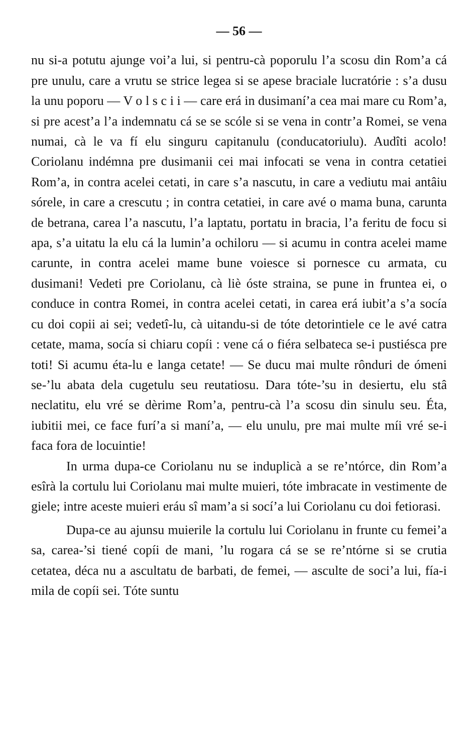— 56 —
nu si-a potutu ajunge voi’a lui, si pentru-cà poporulu l’a scosu din Rom’a cá pre unulu, care a vrutu se strice legea si se apese braciale lucratórie : s’a dusu la unu poporu — V o l s c i i — care erá in dusimaní’a cea mai mare cu Rom’a, si pre acest’a l’a indemnatu cá se se scóle si se vena in contr’a Romei, se vena numai, cà le va fí elu singuru capitanulu (conducatoriulu). Audîti acolo! Coriolanu indémna pre dusimanii cei mai infocati se vena in contra cetatiei Rom’a, in contra acelei cetati, in care s’a nascutu, in care a vediutu mai antâiu sórele, in care a crescutu ; in contra cetatiei, in care avé o mama buna, carunta de betrana, carea l’a nascutu, l’a laptatu, portatu in bracia, l’a feritu de focu si apa, s’a uitatu la elu cá la lumin’a ochiloru — si acumu in contra acelei mame carunte, in contra acelei mame bune voiesce si pornesce cu armata, cu dusimani! Vedeti pre Coriolanu, cà liè óste straina, se pune in fruntea ei, o conduce in contra Romei, in contra acelei cetati, in carea erá iubit’a s’a socía cu doi copii ai sei; vedetî-lu, cà uitandu-si de tóte detorintiele ce le avé catra cetate, mama, socía si chiaru copíi : vene cá o fiéra selbateca se-i pustiésca pre toti! Si acumu éta-lu e langa cetate! — Se ducu mai multe rônduri de ómeni se-’lu abata dela cugetulu seu reutatiosu. Dara tóte-’su in desiertu, elu stâ neclatitu, elu vré se dèrime Rom’a, pentru-cà l’a scosu din sinulu seu. Éta, iubitii mei, ce face furí’a si maní’a, — elu unulu, pre mai multe míi vré se-i faca fora de locuintie!
In urma dupa-ce Coriolanu nu se induplicà a se re’ntórce, din Rom’a esîrà la cortulu lui Coriolanu mai multe muieri, tóte imbracate in vestimente de giele; intre aceste muieri eráu sî mam’a si socí’a lui Coriolanu cu doi fetiorasi.
Dupa-ce au ajunsu muierile la cortulu lui Coriolanu in frunte cu femei’a sa, carea-’si tiené copíi de mani, ’lu rogara cá se se re’ntórne si se crutia cetatea, déca nu a ascultatu de barbati, de femei, — asculte de soci’a lui, fía-i mila de copíi sei. Tóte suntu